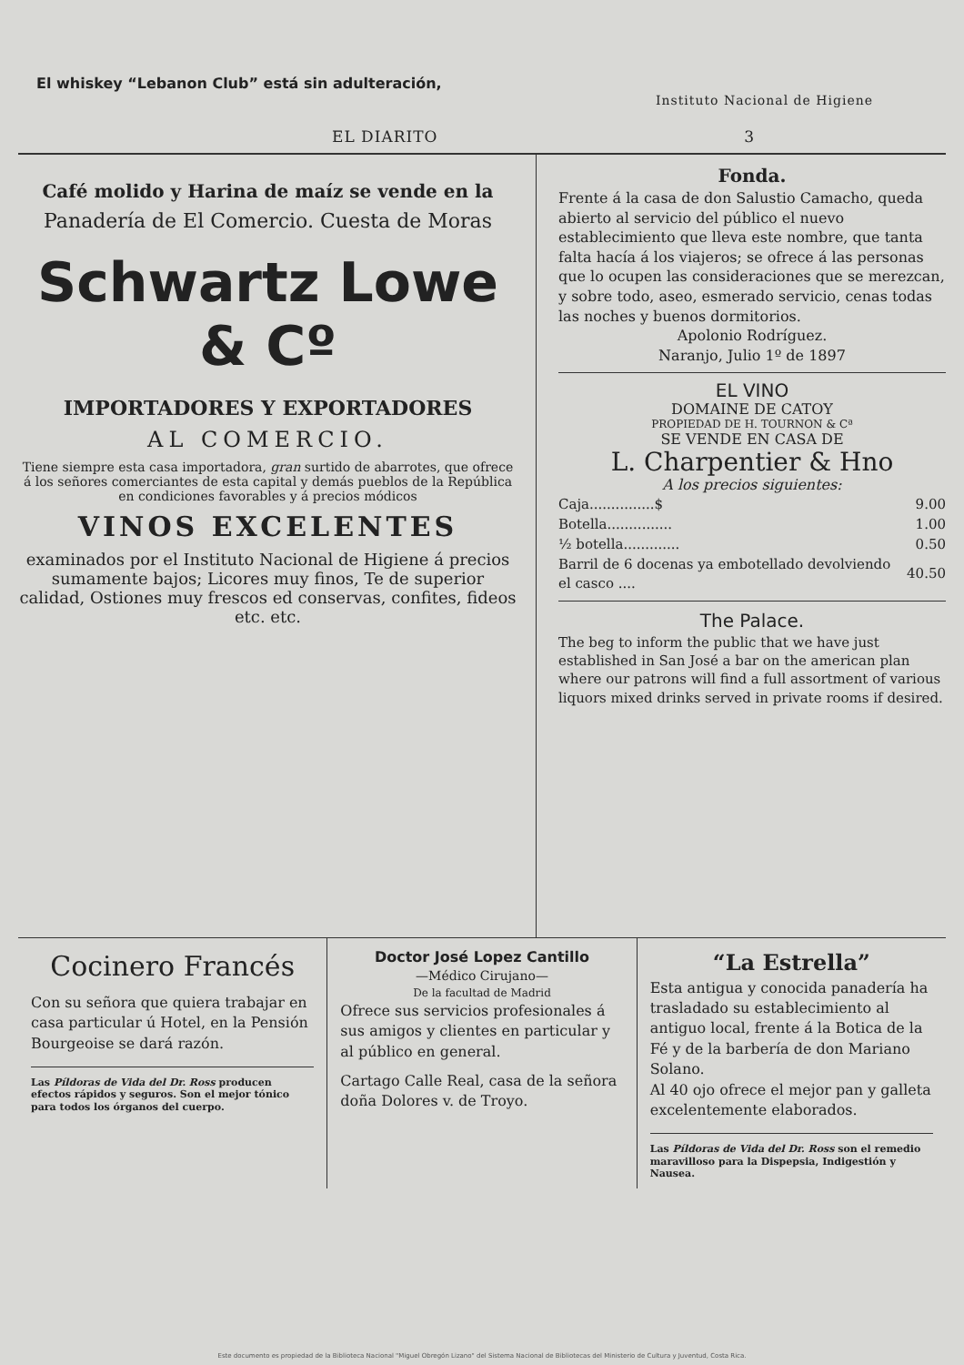El whiskey “Lebanon Club” está sin adulteración,
Instituto Nacional de Higiene
EL DIARITO 3
Café molido y Harina de maíz se vende en la
Panadería de El Comercio. Cuesta de Moras
Schwartz Lowe & Cº
IMPORTADORES Y EXPORTADORES
AL COMERCIO.
Tiene siempre esta casa importadora, gran surtido de abarrotes, que ofrece á los señores comerciantes de esta capital y demás pueblos de la República en condiciones favorables y á precios módicos
VINOS EXCELENTES
examinados por el Instituto Nacional de Higiene á precios sumamente bajos; Licores muy finos, Te de superior calidad, Ostiones muy frescos ed conservas, confites, fideos etc. etc.
Fonda.
Frente á la casa de don Salustio Camacho, queda abierto al servicio del público el nuevo establecimiento que lleva este nombre, que tanta falta hacía á los viajeros; se ofrece á las personas que lo ocupen las consideraciones que se merezcan, y sobre todo, aseo, esmerado servicio, cenas todas las noches y buenos dormitorios.
Apolonio Rodríguez.
Naranjo, Julio 1º de 1897
EL VINO
DOMAINE DE CATOY
PROPIEDAD DE H. TOURNON & Cª
SE VENDE EN CASA DE
L. Charpentier & Hno
A los precios siguientes:
| Caja...............$ | 9.00 |
| Botella............... | 1.00 |
| ½ botella............. | 0.50 |
| Barril de 6 docenas ya embotellado devolviendo el casco .... | 40.50 |
The Palace.
The beg to inform the public that we have just established in San José a bar on the american plan where our patrons will find a full assortment of various liquors mixed drinks served in private rooms if desired.
Cocinero Francés
Con su señora que quiera trabajar en casa particular ú Hotel, en la Pensión Bourgeoise se dará razón.
Las Píldoras de Vida del Dr. Ross producen efectos rápidos y seguros. Son el mejor tónico para todos los órganos del cuerpo.
Doctor José Lopez Cantillo
—Médico Cirujano—
De la facultad de Madrid
Ofrece sus servicios profesionales á sus amigos y clientes en particular y al público en general.
Cartago Calle Real, casa de la señora doña Dolores v. de Troyo.
“La Estrella”
Esta antigua y conocida panadería ha trasladado su establecimiento al antiguo local, frente á la Botica de la Fé y de la barbería de don Mariano Solano.
Al 40 ojo ofrece el mejor pan y galleta excelentemente elaborados.
Las Píldoras de Vida del Dr. Ross son el remedio maravilloso para la Dispepsia, Indigestión y Nausea.
Este documento es propiedad de la Biblioteca Nacional "Miguel Obregón Lizano" del Sistema Nacional de Bibliotecas del Ministerio de Cultura y Juventud, Costa Rica.